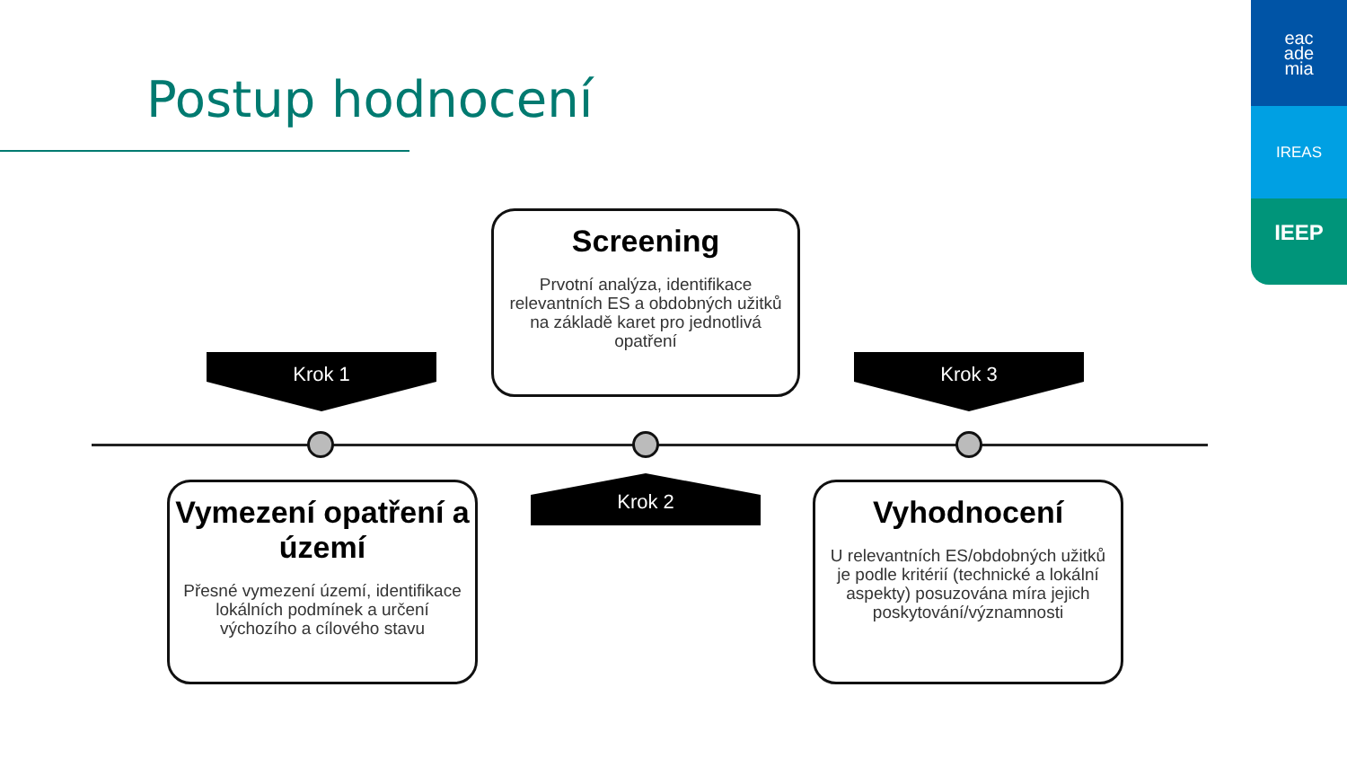Postup hodnocení
eac
ade
mia
IREAS
IEEP
Screening
Prvotní analýza, identifikace relevantních ES a obdobných užitků na základě karet pro jednotlivá opatření
Krok 1 Krok 3
Krok 2
Vymezení opatření a území
Přesné vymezení území, identifikace lokálních podmínek a určení výchozího a cílového stavu
Vyhodnocení
U relevantních ES/obdobných užitků je podle kritérií (technické a lokální aspekty) posuzována míra jejich poskytování/významnosti